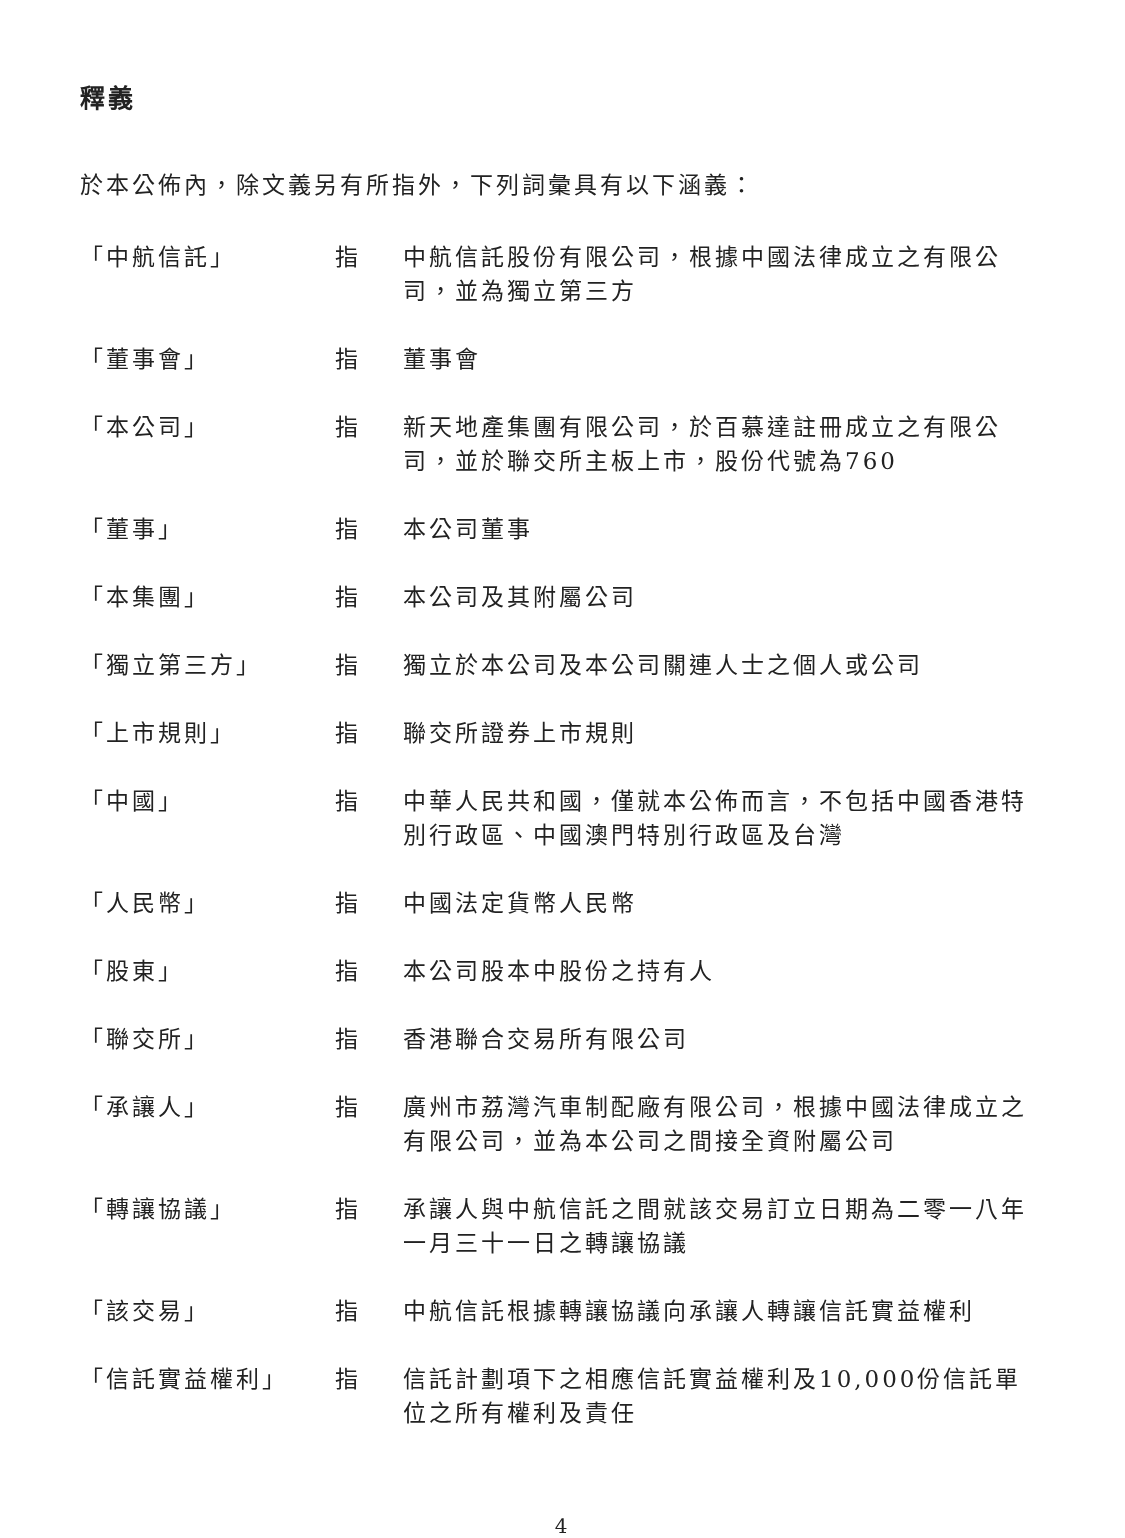釋義
於本公佈內，除文義另有所指外，下列詞彙具有以下涵義：
| 「中航信託」 | 指 | 中航信託股份有限公司，根據中國法律成立之有限公司，並為獨立第三方 |
| 「董事會」 | 指 | 董事會 |
| 「本公司」 | 指 | 新天地產集團有限公司，於百慕達註冊成立之有限公司，並於聯交所主板上市，股份代號為760 |
| 「董事」 | 指 | 本公司董事 |
| 「本集團」 | 指 | 本公司及其附屬公司 |
| 「獨立第三方」 | 指 | 獨立於本公司及本公司關連人士之個人或公司 |
| 「上市規則」 | 指 | 聯交所證券上市規則 |
| 「中國」 | 指 | 中華人民共和國，僅就本公佈而言，不包括中國香港特別行政區、中國澳門特別行政區及台灣 |
| 「人民幣」 | 指 | 中國法定貨幣人民幣 |
| 「股東」 | 指 | 本公司股本中股份之持有人 |
| 「聯交所」 | 指 | 香港聯合交易所有限公司 |
| 「承讓人」 | 指 | 廣州市荔灣汽車制配廠有限公司，根據中國法律成立之有限公司，並為本公司之間接全資附屬公司 |
| 「轉讓協議」 | 指 | 承讓人與中航信託之間就該交易訂立日期為二零一八年一月三十一日之轉讓協議 |
| 「該交易」 | 指 | 中航信託根據轉讓協議向承讓人轉讓信託實益權利 |
| 「信託實益權利」 | 指 | 信託計劃項下之相應信託實益權利及10,000份信託單位之所有權利及責任 |
4